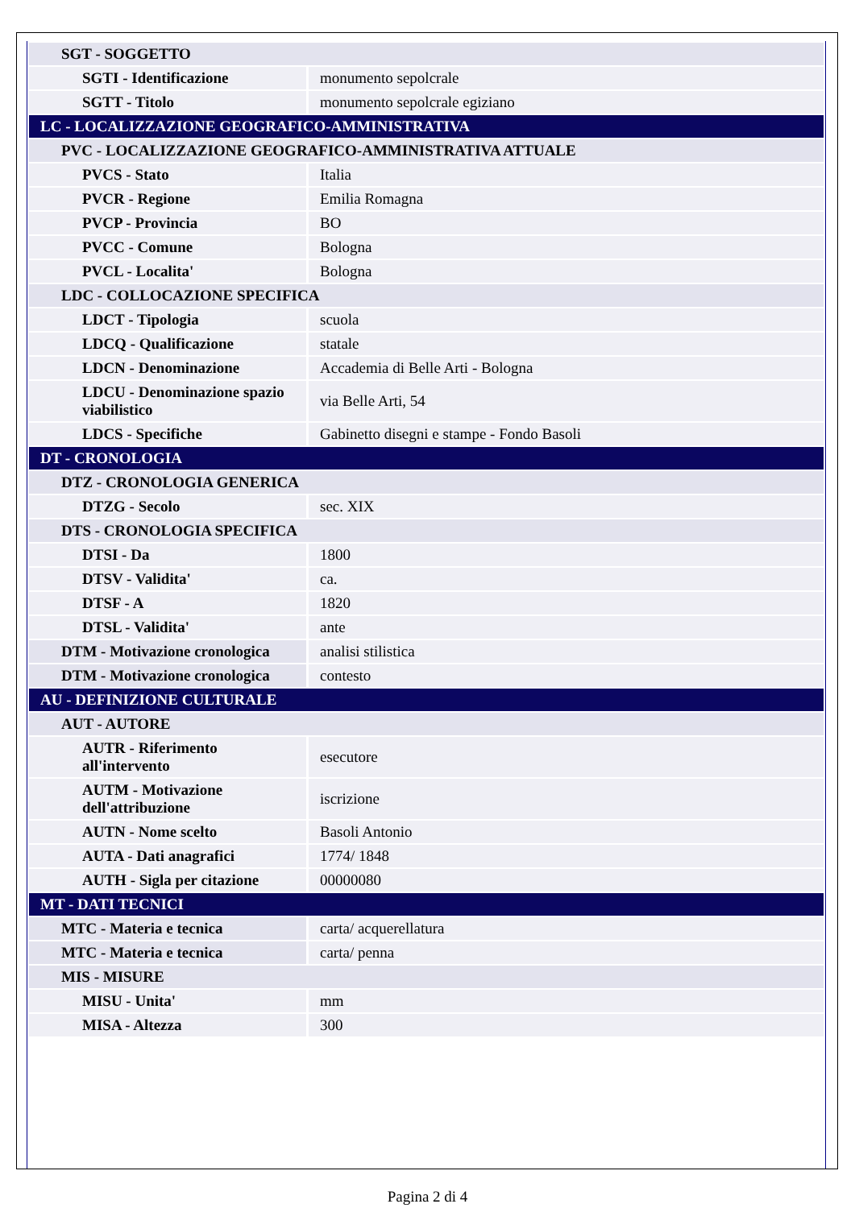| SGT - SOGGETTO | |
| SGTI - Identificazione | monumento sepolcrale |
| SGTT - Titolo | monumento sepolcrale egiziano |
| LC - LOCALIZZAZIONE GEOGRAFICO-AMMINISTRATIVA | |
| PVC - LOCALIZZAZIONE GEOGRAFICO-AMMINISTRATIVA ATTUALE | |
| PVCS - Stato | Italia |
| PVCR - Regione | Emilia Romagna |
| PVCP - Provincia | BO |
| PVCC - Comune | Bologna |
| PVCL - Localita' | Bologna |
| LDC - COLLOCAZIONE SPECIFICA | |
| LDCT - Tipologia | scuola |
| LDCQ - Qualificazione | statale |
| LDCN - Denominazione | Accademia di Belle Arti - Bologna |
| LDCU - Denominazione spazio viabilistico | via Belle Arti, 54 |
| LDCS - Specifiche | Gabinetto disegni e stampe - Fondo Basoli |
| DT - CRONOLOGIA | |
| DTZ - CRONOLOGIA GENERICA | |
| DTZG - Secolo | sec. XIX |
| DTS - CRONOLOGIA SPECIFICA | |
| DTSI - Da | 1800 |
| DTSV - Validita' | ca. |
| DTSF - A | 1820 |
| DTSL - Validita' | ante |
| DTM - Motivazione cronologica | analisi stilistica |
| DTM - Motivazione cronologica | contesto |
| AU - DEFINIZIONE CULTURALE | |
| AUT - AUTORE | |
| AUTR - Riferimento all'intervento | esecutore |
| AUTM - Motivazione dell'attribuzione | iscrizione |
| AUTN - Nome scelto | Basoli Antonio |
| AUTA - Dati anagrafici | 1774/ 1848 |
| AUTH - Sigla per citazione | 00000080 |
| MT - DATI TECNICI | |
| MTC - Materia e tecnica | carta/ acquerellatura |
| MTC - Materia e tecnica | carta/ penna |
| MIS - MISURE | |
| MISU - Unita' | mm |
| MISA - Altezza | 300 |
Pagina 2 di 4